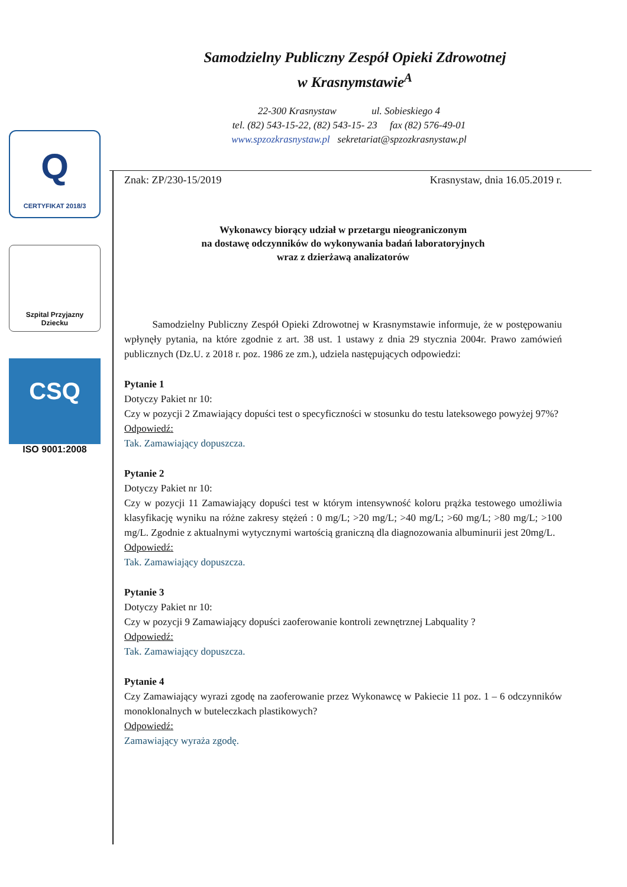Samodzielny Publiczny Zespół Opieki Zdrowotnej
w Krasnymstawie<sup>A</sup>
22-300 Krasnystaw ul. Sobieskiego 4
tel. (82) 543-15-22, (82) 543-15- 23 fax (82) 576-49-01
www.spzozkrasnystaw.pl sekretariat@spzozkrasnystaw.pl
Q
CERTYFIKAT 2018/3
Szpital Przyjazny
Dziecku
CSQ
ISO 9001:2008
Znak: ZP/230-15/2019 Krasnystaw, dnia 16.05.2019 r.
Wykonawcy biorący udział w przetargu nieograniczonym
na dostawę odczynników do wykonywania badań laboratoryjnych
wraz z dzierżawą analizatorów
Samodzielny Publiczny Zespół Opieki Zdrowotnej w Krasnymstawie informuje, że w postępowaniu wpłynęły pytania, na które zgodnie z art. 38 ust. 1 ustawy z dnia 29 stycznia 2004r. Prawo zamówień publicznych (Dz.U. z 2018 r. poz. 1986 ze zm.), udziela następujących odpowiedzi:
Pytanie 1
Dotyczy Pakiet nr 10:
Czy w pozycji 2 Zmawiający dopuści test o specyficzności w stosunku do testu lateksowego powyżej 97%?
Odpowiedź:
Tak. Zamawiający dopuszcza.
Pytanie 2
Dotyczy Pakiet nr 10:
Czy w pozycji 11 Zamawiający dopuści test w którym intensywność koloru prążka testowego umożliwia klasyfikację wyniku na różne zakresy stężeń : 0 mg/L; >20 mg/L; >40 mg/L; >60 mg/L; >80 mg/L; >100 mg/L. Zgodnie z aktualnymi wytycznymi wartością graniczną dla diagnozowania albuminurii jest 20mg/L.
Odpowiedź:
Tak. Zamawiający dopuszcza.
Pytanie 3
Dotyczy Pakiet nr 10:
Czy w pozycji 9 Zamawiający dopuści zaoferowanie kontroli zewnętrznej Labquality ?
Odpowiedź:
Tak. Zamawiający dopuszcza.
Pytanie 4
Czy Zamawiający wyrazi zgodę na zaoferowanie przez Wykonawcę w Pakiecie 11 poz. 1 – 6 odczynników monoklonalnych w buteleczkach plastikowych?
Odpowiedź:
Zamawiający wyraża zgodę.